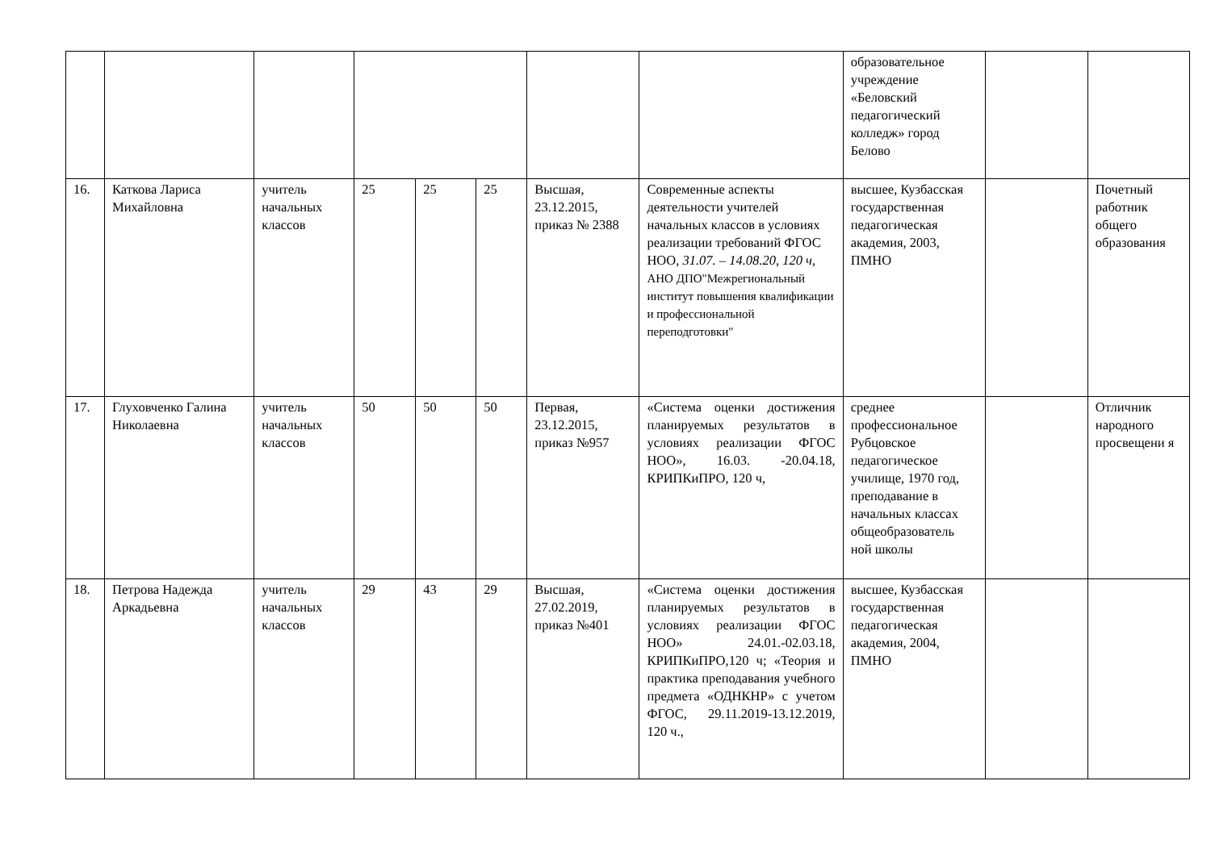| | | | | | | | | образовательное учреждение «Беловский педагогический колледж» город Белово | | |
| 16. | Каткова Лариса Михайловна | учитель начальных классов | 25 | 25 | 25 | Высшая, 23.12.2015, приказ № 2388 | Современные аспекты деятельности учителей начальных классов в условиях реализации требований ФГОС НОО, 31.07. – 14.08.20, 120 ч, АНО ДПО"Межрегиональный институт повышения квалификации и профессиональной переподготовки" | высшее, Кузбасская государственная педагогическая академия, 2003, ПМНО | | Почетный работник общего образования |
| 17. | Глуховченко Галина Николаевна | учитель начальных классов | 50 | 50 | 50 | Первая, 23.12.2015, приказ №957 | «Система оценки достижения планируемых результатов в условиях реализации ФГОС НОО», 16.03. -20.04.18, КРИПКиПРО, 120 ч, | среднее профессиональное Рубцовское педагогическое училище, 1970 год, преподавание в начальных классах общеобразователь ной школы | | Отличник народного просвещени я |
| 18. | Петрова Надежда Аркадьевна | учитель начальных классов | 29 | 43 | 29 | Высшая, 27.02.2019, приказ №401 | «Система оценки достижения планируемых результатов в условиях реализации ФГОС НОО» 24.01.-02.03.18, КРИПКиПРО,120 ч; «Теория и практика преподавания учебного предмета «ОДНКНР» с учетом ФГОС, 29.11.2019-13.12.2019, 120 ч., | высшее, Кузбасская государственная педагогическая академия, 2004, ПМНО | | |